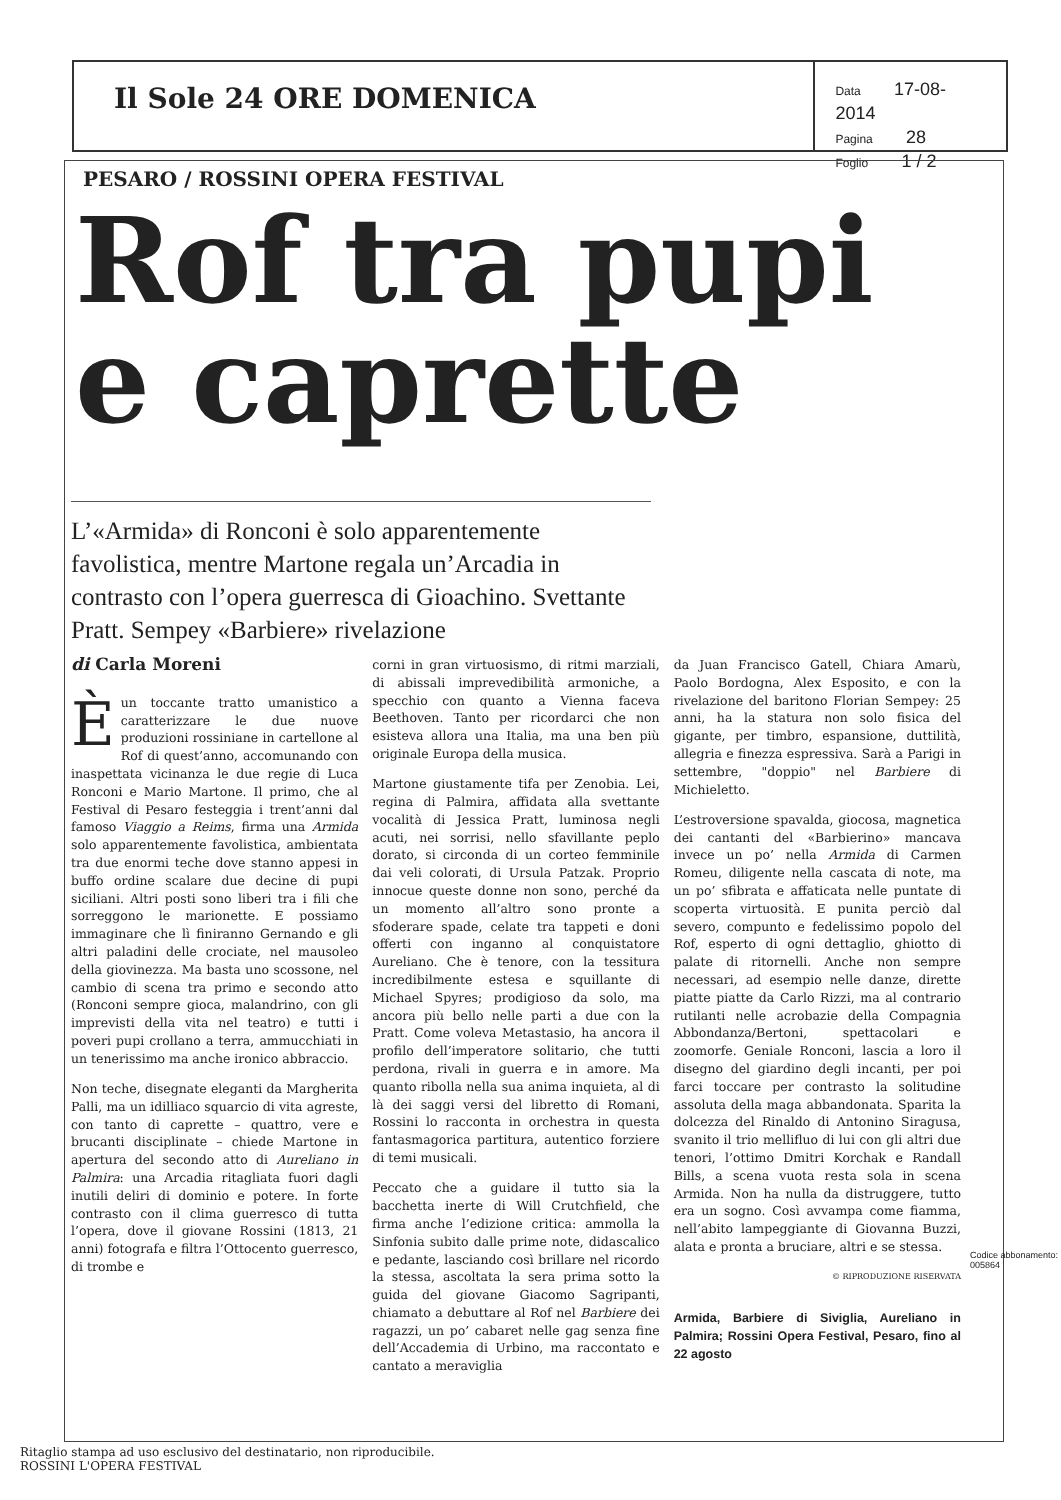Il Sole 24 ORE DOMENICA
Data 17-08-2014
Pagina 28
Foglio 1 / 2
PESARO / ROSSINI OPERA FESTIVAL
Rof tra pupi
e caprette
L’«Armida» di Ronconi è solo apparentemente favolistica, mentre Martone regala un’Arcadia in contrasto con l’opera guerresca di Gioachino. Svettante Pratt. Sempey «Barbiere» rivelazione
di Carla Moreni
È un toccante tratto umanistico a caratterizzare le due nuove produzioni rossiniane in cartellone al Rof di quest’anno, accomunando con inaspettata vicinanza le due regie di Luca Ronconi e Mario Martone. Il primo, che al Festival di Pesaro festeggia i trent’anni dal famoso Viaggio a Reims, firma una Armida solo apparentemente favolistica, ambientata tra due enormi teche dove stanno appesi in buffo ordine scalare due decine di pupi siciliani. Altri posti sono liberi tra i fili che sorreggono le marionette. E possiamo immaginare che lì finiranno Gernando e gli altri paladini delle crociate, nel mausoleo della giovinezza. Ma basta uno scossone, nel cambio di scena tra primo e secondo atto (Ronconi sempre gioca, malandrino, con gli imprevisti della vita nel teatro) e tutti i poveri pupi crollano a terra, ammucchiati in un tenerissimo ma anche ironico abbraccio.
Non teche, disegnate eleganti da Margherita Palli, ma un idilliaco squarcio di vita agreste, con tanto di caprette – quattro, vere e brucanti disciplinate – chiede Martone in apertura del secondo atto di Aureliano in Palmira: una Arcadia ritagliata fuori dagli inutili deliri di dominio e potere. In forte contrasto con il clima guerresco di tutta l’opera, dove il giovane Rossini (1813, 21 anni) fotografa e filtra l’Ottocento guerresco, di trombe e
corni in gran virtuosismo, di ritmi marziali, di abissali imprevedibilità armoniche, a specchio con quanto a Vienna faceva Beethoven. Tanto per ricordarci che non esisteva allora una Italia, ma una ben più originale Europa della musica.
Martone giustamente tifa per Zenobia. Lei, regina di Palmira, affidata alla svettante vocalità di Jessica Pratt, luminosa negli acuti, nei sorrisi, nello sfavillante peplo dorato, si circonda di un corteo femminile dai veli colorati, di Ursula Patzak. Proprio innocue queste donne non sono, perché da un momento all’altro sono pronte a sfoderare spade, celate tra tappeti e doni offerti con inganno al conquistatore Aureliano. Che è tenore, con la tessitura incredibilmente estesa e squillante di Michael Spyres; prodigioso da solo, ma ancora più bello nelle parti a due con la Pratt. Come voleva Metastasio, ha ancora il profilo dell’imperatore solitario, che tutti perdona, rivali in guerra e in amore. Ma quanto ribolla nella sua anima inquieta, al di là dei saggi versi del libretto di Romani, Rossini lo racconta in orchestra in questa fantasmagorica partitura, autentico forziere di temi musicali.
Peccato che a guidare il tutto sia la bacchetta inerte di Will Crutchfield, che firma anche l’edizione critica: ammolla la Sinfonia subito dalle prime note, didascalico e pedante, lasciando così brillare nel ricordo la stessa, ascoltata la sera prima sotto la guida del giovane Giacomo Sagripanti, chiamato a debuttare al Rof nel Barbiere dei ragazzi, un po’ cabaret nelle gag senza fine dell’Accademia di Urbino, ma raccontato e cantato a meraviglia
da Juan Francisco Gatell, Chiara Amarù, Paolo Bordogna, Alex Esposito, e con la rivelazione del baritono Florian Sempey: 25 anni, ha la statura non solo fisica del gigante, per timbro, espansione, duttilità, allegria e finezza espressiva. Sarà a Parigi in settembre, "doppio" nel Barbiere di Michieletto.
L’estroversione spavalda, giocosa, magnetica dei cantanti del «Barbierino» mancava invece un po’ nella Armida di Carmen Romeu, diligente nella cascata di note, ma un po’ sfibrata e affaticata nelle puntate di scoperta virtuosità. E punita perciò dal severo, compunto e fedelissimo popolo del Rof, esperto di ogni dettaglio, ghiotto di palate di ritornelli. Anche non sempre necessari, ad esempio nelle danze, dirette piatte piatte da Carlo Rizzi, ma al contrario rutilanti nelle acrobazie della Compagnia Abbondanza/Bertoni, spettacolari e zoomorfe. Geniale Ronconi, lascia a loro il disegno del giardino degli incanti, per poi farci toccare per contrasto la solitudine assoluta della maga abbandonata. Sparita la dolcezza del Rinaldo di Antonino Siragusa, svanito il trio mellifluo di lui con gli altri due tenori, l’ottimo Dmitri Korchak e Randall Bills, a scena vuota resta sola in scena Armida. Non ha nulla da distruggere, tutto era un sogno. Così avvampa come fiamma, nell’abito lampeggiante di Giovanna Buzzi, alata e pronta a bruciare, altri e se stessa.
© RIPRODUZIONE RISERVATA
Armida, Barbiere di Siviglia, Aureliano in Palmira; Rossini Opera Festival, Pesaro, fino al 22 agosto
Codice abbonamento: 005864
Ritaglio stampa ad uso esclusivo del destinatario, non riproducibile.
ROSSINI L'OPERA FESTIVAL